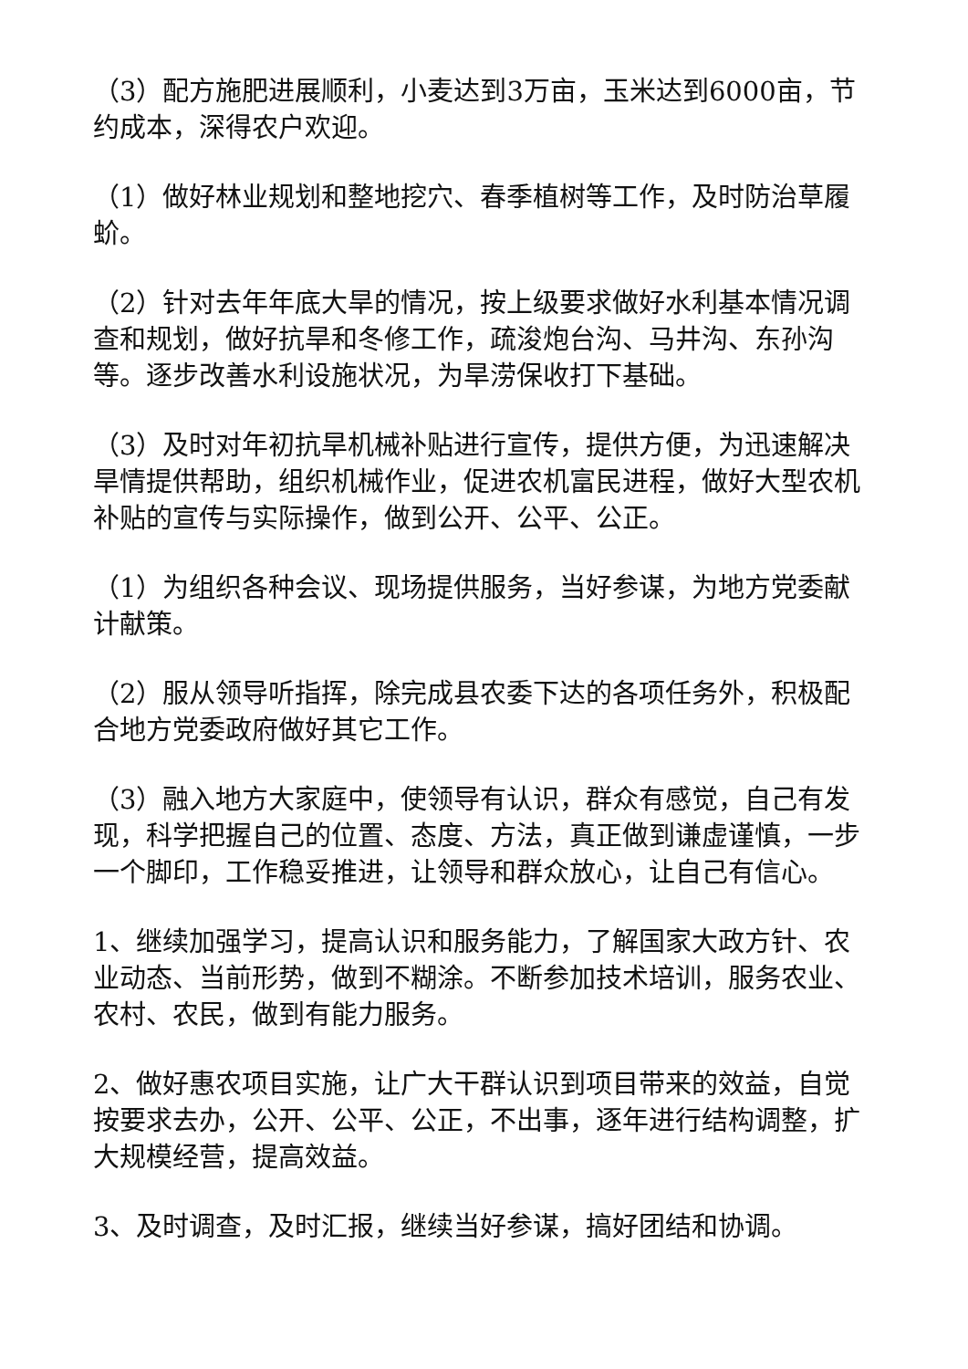（3）配方施肥进展顺利，小麦达到3万亩，玉米达到6000亩，节约成本，深得农户欢迎。
（1）做好林业规划和整地挖穴、春季植树等工作，及时防治草履蚧。
（2）针对去年年底大旱的情况，按上级要求做好水利基本情况调查和规划，做好抗旱和冬修工作，疏浚炮台沟、马井沟、东孙沟等。逐步改善水利设施状况，为旱涝保收打下基础。
（3）及时对年初抗旱机械补贴进行宣传，提供方便，为迅速解决旱情提供帮助，组织机械作业，促进农机富民进程，做好大型农机补贴的宣传与实际操作，做到公开、公平、公正。
（1）为组织各种会议、现场提供服务，当好参谋，为地方党委献计献策。
（2）服从领导听指挥，除完成县农委下达的各项任务外，积极配合地方党委政府做好其它工作。
（3）融入地方大家庭中，使领导有认识，群众有感觉，自己有发现，科学把握自己的位置、态度、方法，真正做到谦虚谨慎，一步一个脚印，工作稳妥推进，让领导和群众放心，让自己有信心。
1、继续加强学习，提高认识和服务能力，了解国家大政方针、农业动态、当前形势，做到不糊涂。不断参加技术培训，服务农业、农村、农民，做到有能力服务。
2、做好惠农项目实施，让广大干群认识到项目带来的效益，自觉按要求去办，公开、公平、公正，不出事，逐年进行结构调整，扩大规模经营，提高效益。
3、及时调查，及时汇报，继续当好参谋，搞好团结和协调。